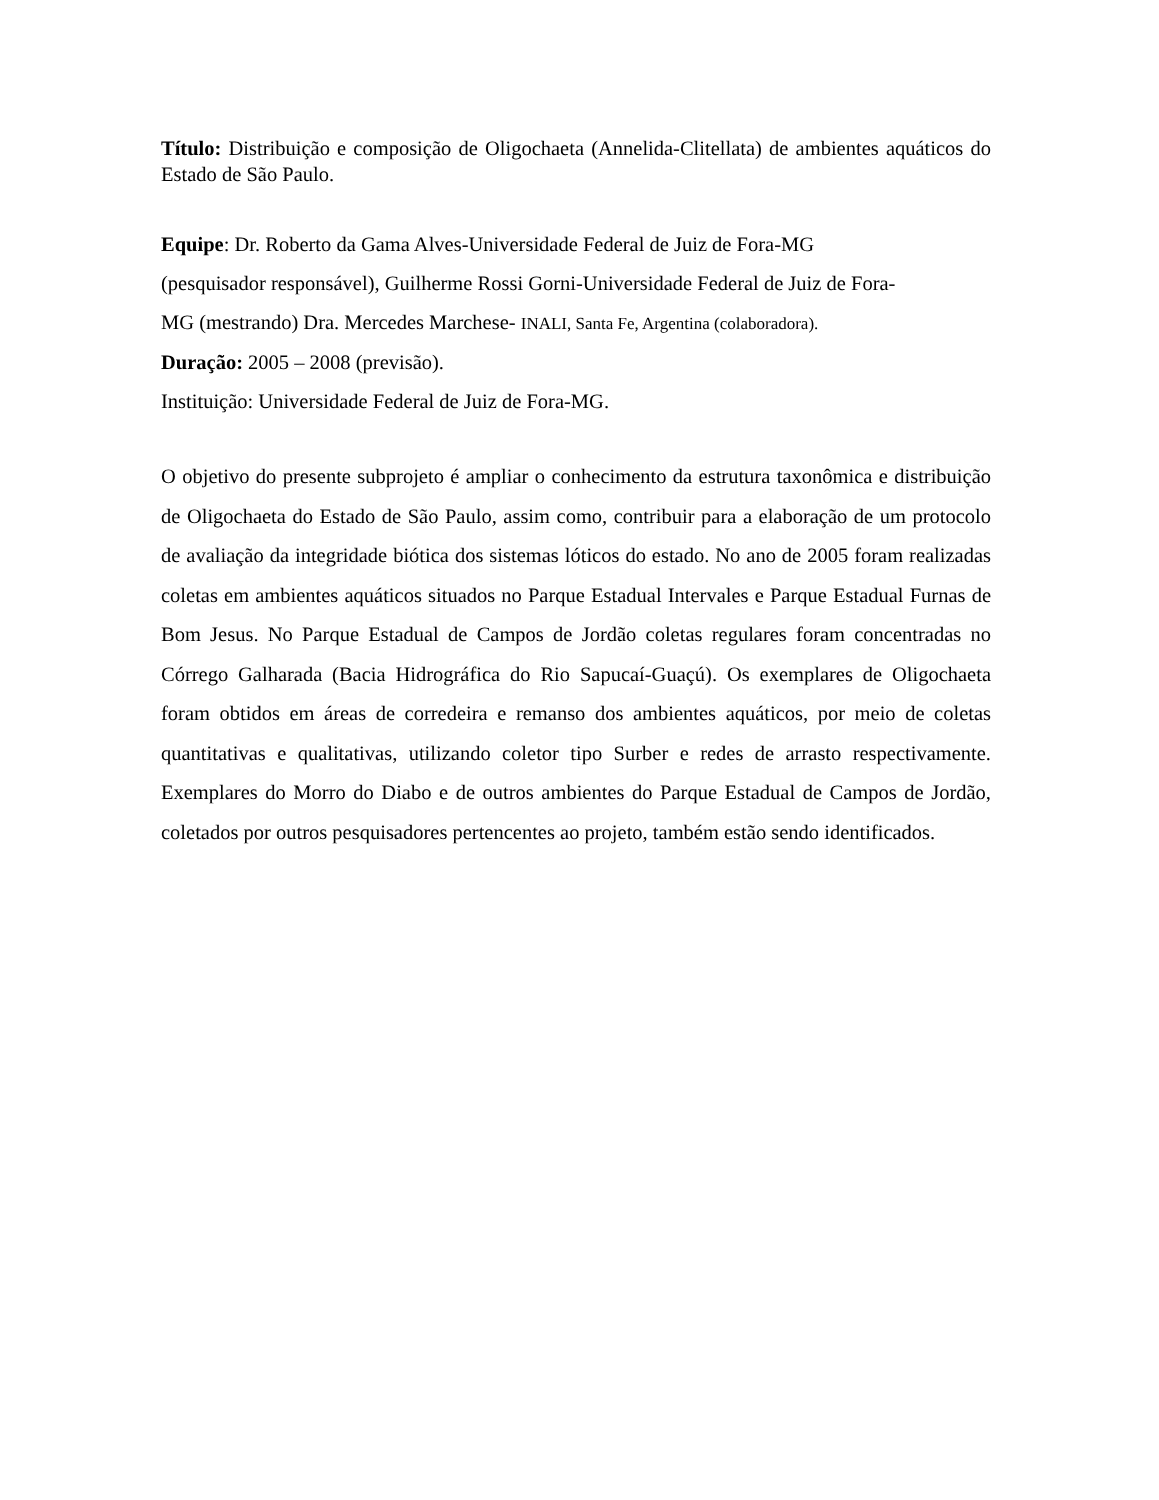Título: Distribuição e composição de Oligochaeta (Annelida-Clitellata) de ambientes aquáticos do Estado de São Paulo.
Equipe: Dr. Roberto da Gama Alves-Universidade Federal de Juiz de Fora-MG
(pesquisador responsável), Guilherme Rossi Gorni-Universidade Federal de Juiz de Fora-
MG (mestrando) Dra. Mercedes Marchese- INALI, Santa Fe, Argentina (colaboradora).
Duração: 2005 – 2008 (previsão).
Instituição: Universidade Federal de Juiz de Fora-MG.
O objetivo do presente subprojeto é ampliar o conhecimento da estrutura taxonômica e distribuição de Oligochaeta do Estado de São Paulo, assim como, contribuir para a elaboração de um protocolo de avaliação da integridade biótica dos sistemas lóticos do estado. No ano de 2005 foram realizadas coletas em ambientes aquáticos situados no Parque Estadual Intervales e Parque Estadual Furnas de Bom Jesus. No Parque Estadual de Campos de Jordão coletas regulares foram concentradas no Córrego Galharada (Bacia Hidrográfica do Rio Sapucaí-Guaçú). Os exemplares de Oligochaeta foram obtidos em áreas de corredeira e remanso dos ambientes aquáticos, por meio de coletas quantitativas e qualitativas, utilizando coletor tipo Surber e redes de arrasto respectivamente. Exemplares do Morro do Diabo e de outros ambientes do Parque Estadual de Campos de Jordão, coletados por outros pesquisadores pertencentes ao projeto, também estão sendo identificados.